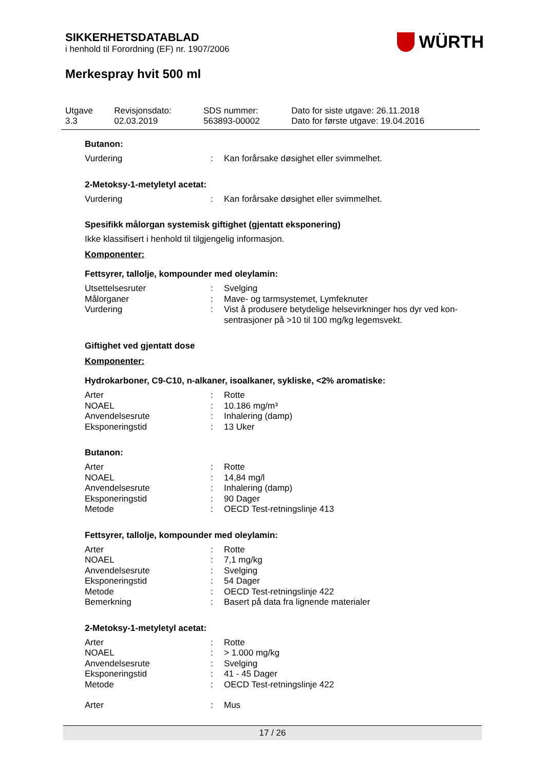WÜRTH
SIKKERHETSDATABLAD
i henhold til Forordning (EF) nr. 1907/2006
Merkespray hvit 500 ml
| Utgave 3.3 | Revisjonsdato: 02.03.2019 | SDS nummer: 563893-00002 | Dato for siste utgave: 26.11.2018 Dato for første utgave: 19.04.2016 |
Butanon:
| Vurdering | : | Kan forårsake døsighet eller svimmelhet. |
2-Metoksy-1-metyletyl acetat:
| Vurdering | : | Kan forårsake døsighet eller svimmelhet. |
Spesifikk målorgan systemisk giftighet (gjentatt eksponering)
Ikke klassifisert i henhold til tilgjengelig informasjon.
Komponenter:
Fettsyrer, tallolje, kompounder med oleylamin:
| Utsettelsesruter | : | Svelging |
| Målorganer | : | Mave- og tarmsystemet, Lymfeknuter |
| Vurdering | : | Vist å produsere betydelige helsevirkninger hos dyr ved kon- sentrasjoner på >10 til 100 mg/kg legemsvekt. |
Giftighet ved gjentatt dose
Komponenter:
Hydrokarboner, C9-C10, n-alkaner, isoalkaner, sykliske, <2% aromatiske:
| Arter | : | Rotte |
| NOAEL | : | 10.186 mg/m³ |
| Anvendelsesrute | : | Inhalering (damp) |
| Eksponeringstid | : | 13 Uker |
Butanon:
| Arter | : | Rotte |
| NOAEL | : | 14,84 mg/l |
| Anvendelsesrute | : | Inhalering (damp) |
| Eksponeringstid | : | 90 Dager |
| Metode | : | OECD Test-retningslinje 413 |
Fettsyrer, tallolje, kompounder med oleylamin:
| Arter | : | Rotte |
| NOAEL | : | 7,1 mg/kg |
| Anvendelsesrute | : | Svelging |
| Eksponeringstid | : | 54 Dager |
| Metode | : | OECD Test-retningslinje 422 |
| Bemerkning | : | Basert på data fra lignende materialer |
2-Metoksy-1-metyletyl acetat:
| Arter | : | Rotte |
| NOAEL | : | > 1.000 mg/kg |
| Anvendelsesrute | : | Svelging |
| Eksponeringstid | : | 41 - 45 Dager |
| Metode | : | OECD Test-retningslinje 422 |
| Arter | : | Mus |
17 / 26